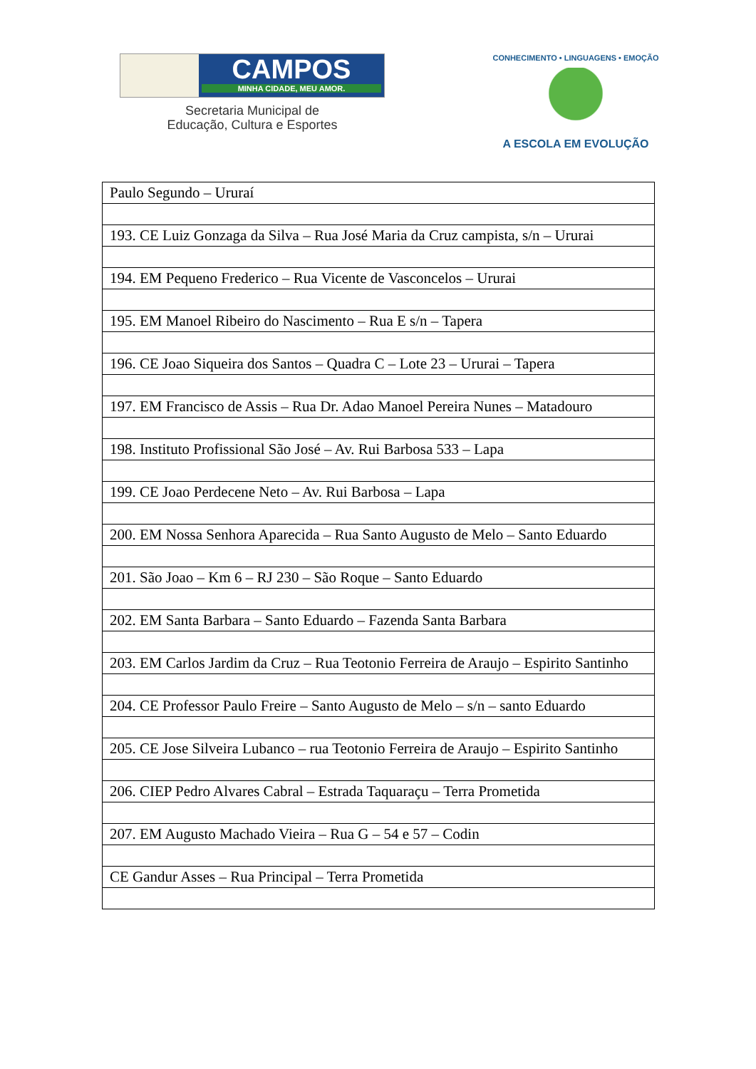CAMPOS
MINHA CIDADE, MEU AMOR.
Secretaria Municipal de
Educação, Cultura e Esportes
CONHECIMENTO • LINGUAGENS • EMOÇÃO
A ESCOLA EM EVOLUÇÃO
| Paulo Segundo – Ururaí |
| 193. CE Luiz Gonzaga da Silva – Rua José Maria da Cruz campista, s/n – Ururai |
| 194. EM Pequeno Frederico – Rua Vicente de Vasconcelos – Ururai |
| 195. EM Manoel Ribeiro do Nascimento – Rua E s/n – Tapera |
| 196. CE Joao Siqueira dos Santos – Quadra C – Lote 23 – Ururai – Tapera |
| 197. EM Francisco de Assis – Rua Dr. Adao Manoel Pereira Nunes – Matadouro |
| 198. Instituto Profissional São José – Av. Rui Barbosa 533 – Lapa |
| 199. CE Joao Perdecene Neto – Av. Rui Barbosa – Lapa |
| 200. EM Nossa Senhora Aparecida – Rua Santo Augusto de Melo – Santo Eduardo |
| 201. São Joao – Km 6 – RJ 230 – São Roque – Santo Eduardo |
| 202. EM Santa Barbara – Santo Eduardo – Fazenda Santa Barbara |
| 203. EM Carlos Jardim da Cruz – Rua Teotonio Ferreira de Araujo – Espirito Santinho |
| 204. CE Professor Paulo Freire – Santo Augusto de Melo – s/n – santo Eduardo |
| 205. CE Jose Silveira Lubanco – rua Teotonio Ferreira de Araujo – Espirito Santinho |
| 206. CIEP Pedro Alvares Cabral – Estrada Taquaraçu – Terra Prometida |
| 207. EM Augusto Machado Vieira – Rua G – 54 e 57 – Codin |
| CE Gandur Asses – Rua Principal – Terra Prometida |